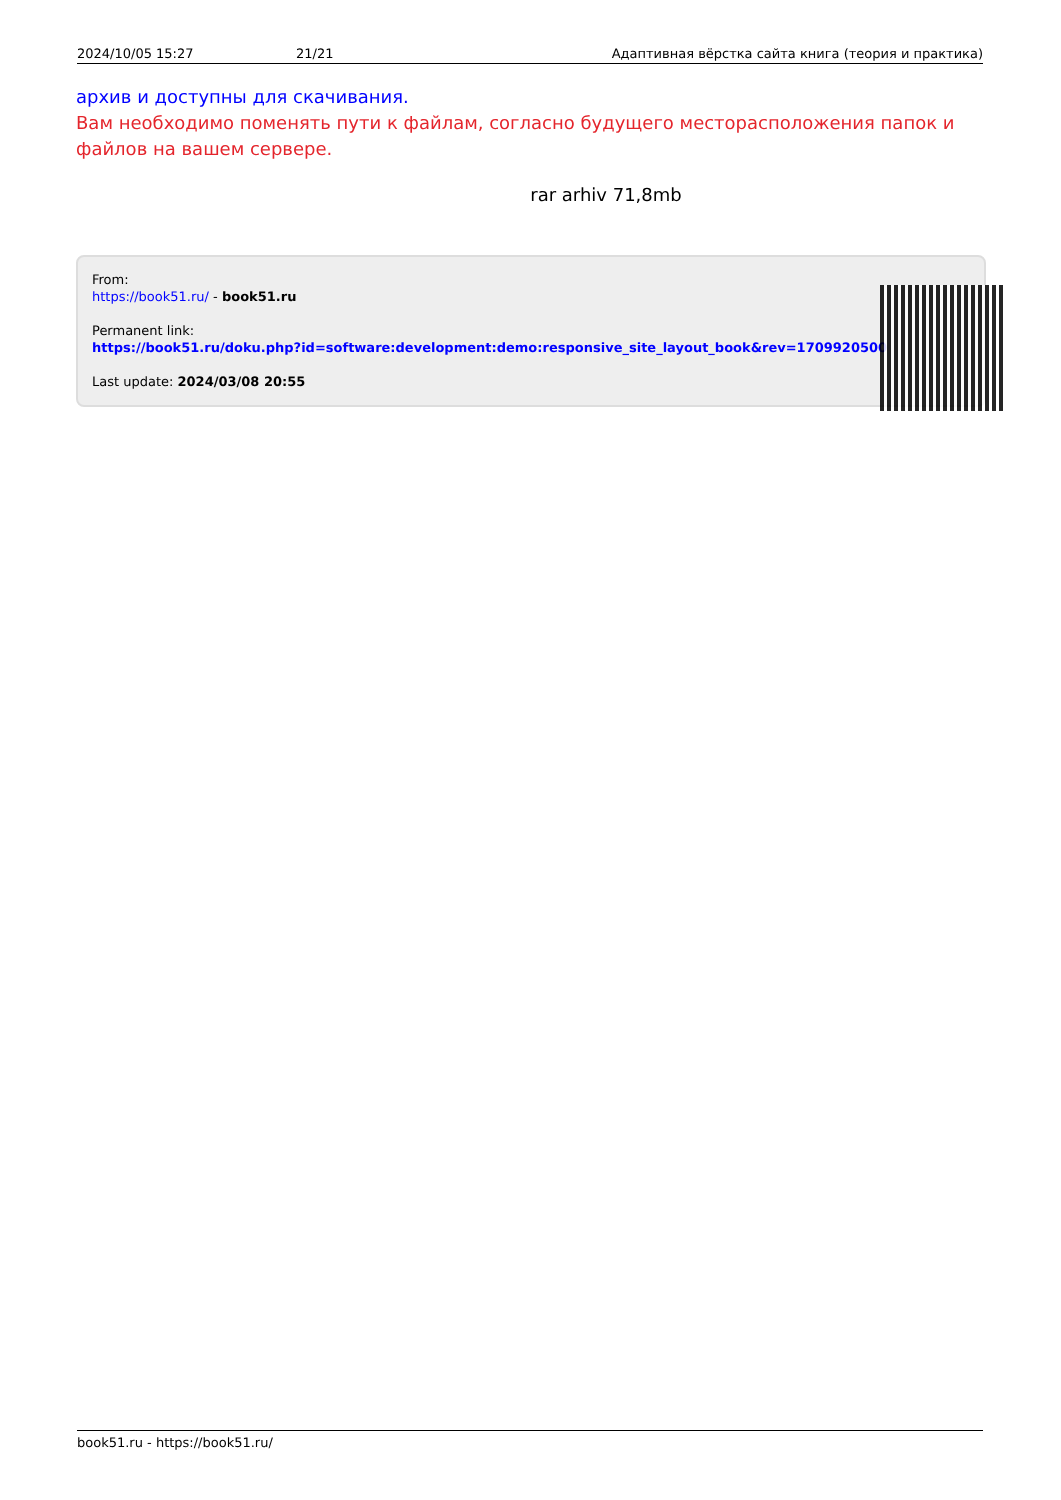2024/10/05 15:27 21/21 Адаптивная вёрстка сайта книга (теория и практика)
архив и доступны для скачивания.
Вам необходимо поменять пути к файлам, согласно будущего месторасположения папок и файлов на вашем сервере.
rar arhiv 71,8mb
From:
https://book51.ru/ - book51.ru
Permanent link:
https://book51.ru/doku.php?id=software:development:demo:responsive_site_layout_book&rev=1709920500
Last update: 2024/03/08 20:55
book51.ru - https://book51.ru/